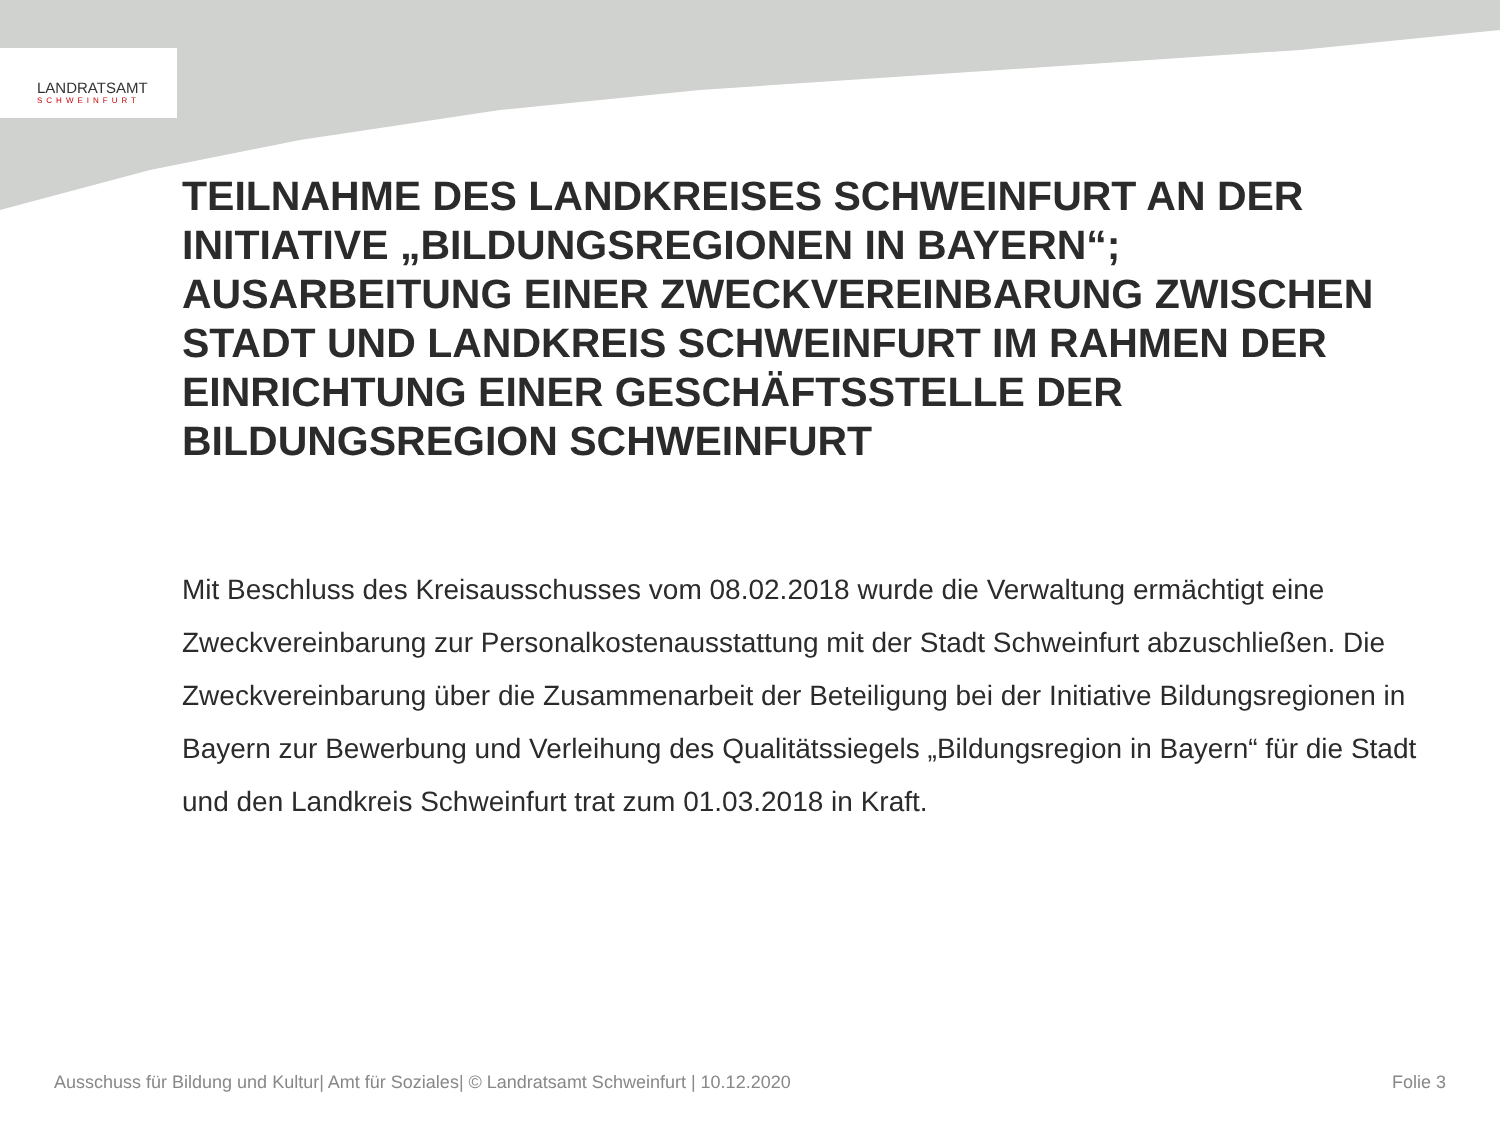LANDRATSAMT
SCHWEINFURT
TEILNAHME DES LANDKREISES SCHWEINFURT AN DER INITIATIVE „BILDUNGSREGIONEN IN BAYERN“; AUSARBEITUNG EINER ZWECKVEREINBARUNG ZWISCHEN STADT UND LANDKREIS SCHWEINFURT IM RAHMEN DER EINRICHTUNG EINER GESCHÄFTSSTELLE DER BILDUNGSREGION SCHWEINFURT
Mit Beschluss des Kreisausschusses vom 08.02.2018 wurde die Verwaltung ermächtigt eine Zweckvereinbarung zur Personalkostenausstattung mit der Stadt Schweinfurt abzuschließen. Die Zweckvereinbarung über die Zusammenarbeit der Beteiligung bei der Initiative Bildungsregionen in Bayern zur Bewerbung und Verleihung des Qualitätssiegels „Bildungsregion in Bayern“ für die Stadt und den Landkreis Schweinfurt trat zum 01.03.2018 in Kraft.
Ausschuss für Bildung und Kultur| Amt für Soziales| © Landratsamt Schweinfurt | 10.12.2020 Folie 3